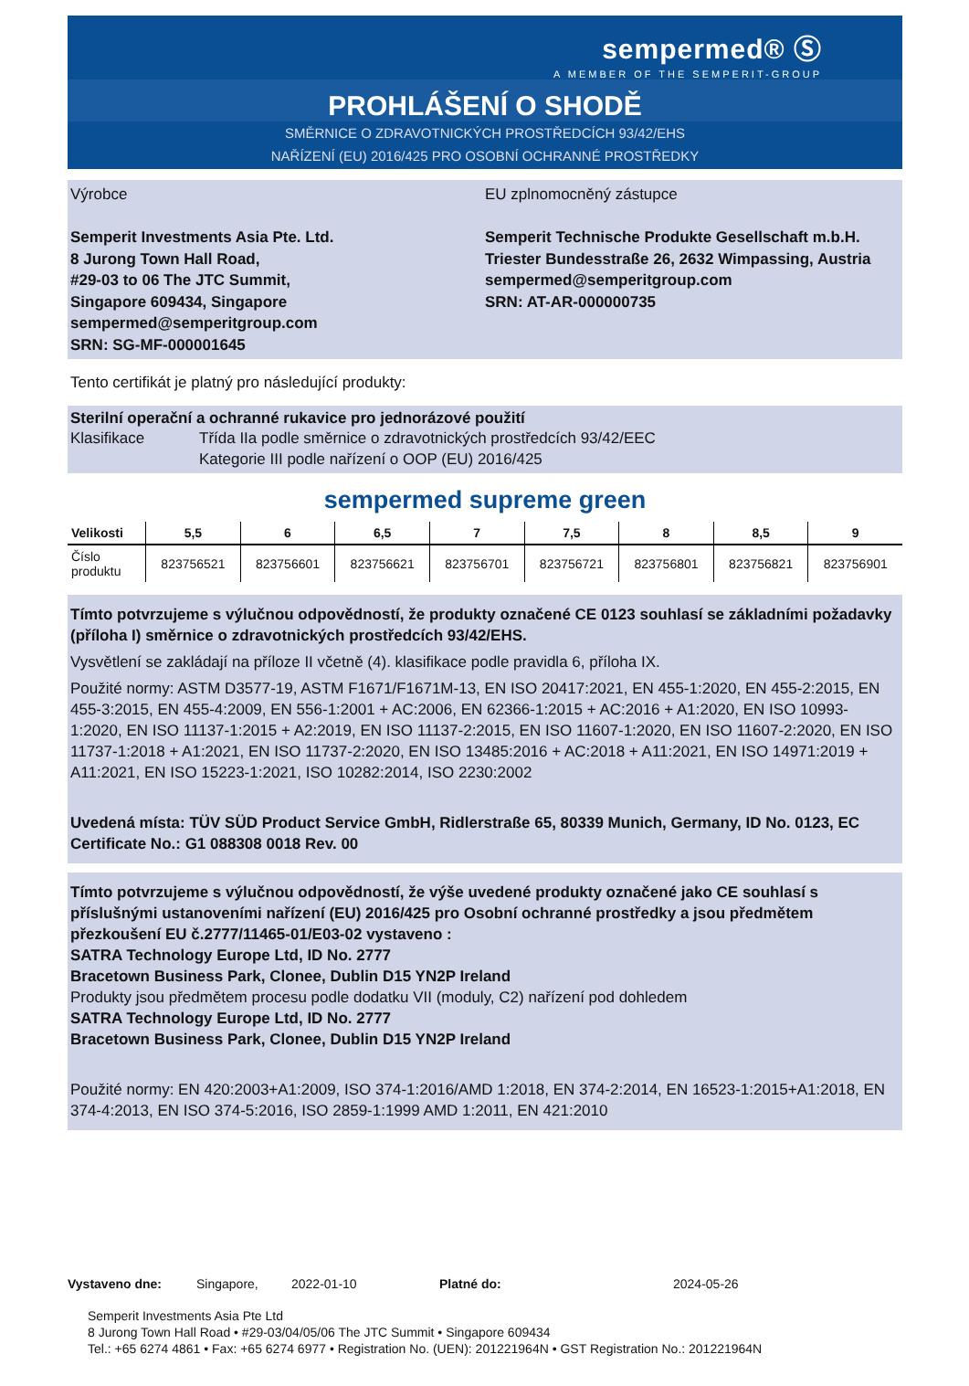sempermed® Ⓢ
A MEMBER OF THE SEMPERIT-GROUP
PROHLÁŠENÍ O SHODĚ
SMĚRNICE O ZDRAVOTNICKÝCH PROSTŘEDCÍCH 93/42/EHS
NAŘÍZENÍ (EU) 2016/425 PRO OSOBNÍ OCHRANNÉ PROSTŘEDKY
Výrobce
Semperit Investments Asia Pte. Ltd.
8 Jurong Town Hall Road,
#29-03 to 06 The JTC Summit,
Singapore 609434, Singapore
sempermed@semperitgroup.com
SRN: SG-MF-000001645
EU zplnomocněný zástupce
Semperit Technische Produkte Gesellschaft m.b.H.
Triester Bundesstraße 26, 2632 Wimpassing, Austria
sempermed@semperitgroup.com
SRN: AT-AR-000000735
Tento certifikát je platný pro následující produkty:
Sterilní operační a ochranné rukavice pro jednorázové použití
Klasifikace Třída IIa podle směrnice o zdravotnických prostředcích 93/42/EEC
Kategorie III podle nařízení o OOP (EU) 2016/425
sempermed supreme green
| Velikosti | 5,5 | 6 | 6,5 | 7 | 7,5 | 8 | 8,5 | 9 |
| --- | --- | --- | --- | --- | --- | --- | --- | --- |
| Číslo produktu | 823756521 | 823756601 | 823756621 | 823756701 | 823756721 | 823756801 | 823756821 | 823756901 |
Tímto potvrzujeme s výlučnou odpovědností, že produkty označené CE 0123 souhlasí se základními požadavky (příloha I) směrnice o zdravotnických prostředcích 93/42/EHS.
Vysvětlení se zakládají na příloze II včetně (4). klasifikace podle pravidla 6, příloha IX.
Použité normy: ASTM D3577-19, ASTM F1671/F1671M-13, EN ISO 20417:2021, EN 455-1:2020, EN 455-2:2015, EN 455-3:2015, EN 455-4:2009, EN 556-1:2001 + AC:2006, EN 62366-1:2015 + AC:2016 + A1:2020, EN ISO 10993-1:2020, EN ISO 11137-1:2015 + A2:2019, EN ISO 11137-2:2015, EN ISO 11607-1:2020, EN ISO 11607-2:2020, EN ISO 11737-1:2018 + A1:2021, EN ISO 11737-2:2020, EN ISO 13485:2016 + AC:2018 + A11:2021, EN ISO 14971:2019 + A11:2021, EN ISO 15223-1:2021, ISO 10282:2014, ISO 2230:2002
Uvedená místa: TÜV SÜD Product Service GmbH, Ridlerstraße 65, 80339 Munich, Germany, ID No. 0123, EC Certificate No.: G1 088308 0018 Rev. 00
Tímto potvrzujeme s výlučnou odpovědností, že výše uvedené produkty označené jako CE souhlasí s příslušnými ustanoveními nařízení (EU) 2016/425 pro Osobní ochranné prostředky a jsou předmětem přezkoušení EU č.2777/11465-01/E03-02 vystaveno :
SATRA Technology Europe Ltd, ID No. 2777
Bracetown Business Park, Clonee, Dublin D15 YN2P Ireland
Produkty jsou předmětem procesu podle dodatku VII (moduly, C2) nařízení pod dohledem
SATRA Technology Europe Ltd, ID No. 2777
Bracetown Business Park, Clonee, Dublin D15 YN2P Ireland
Použité normy: EN 420:2003+A1:2009, ISO 374-1:2016/AMD 1:2018, EN 374-2:2014, EN 16523-1:2015+A1:2018, EN 374-4:2013, EN ISO 374-5:2016, ISO 2859-1:1999 AMD 1:2011, EN 421:2010
Vystaveno dne: Singapore, 2022-01-10 Platné do: 2024-05-26
Semperit Investments Asia Pte Ltd
8 Jurong Town Hall Road • #29-03/04/05/06 The JTC Summit • Singapore 609434
Tel.: +65 6274 4861 • Fax: +65 6274 6977 • Registration No. (UEN): 201221964N • GST Registration No.: 201221964N